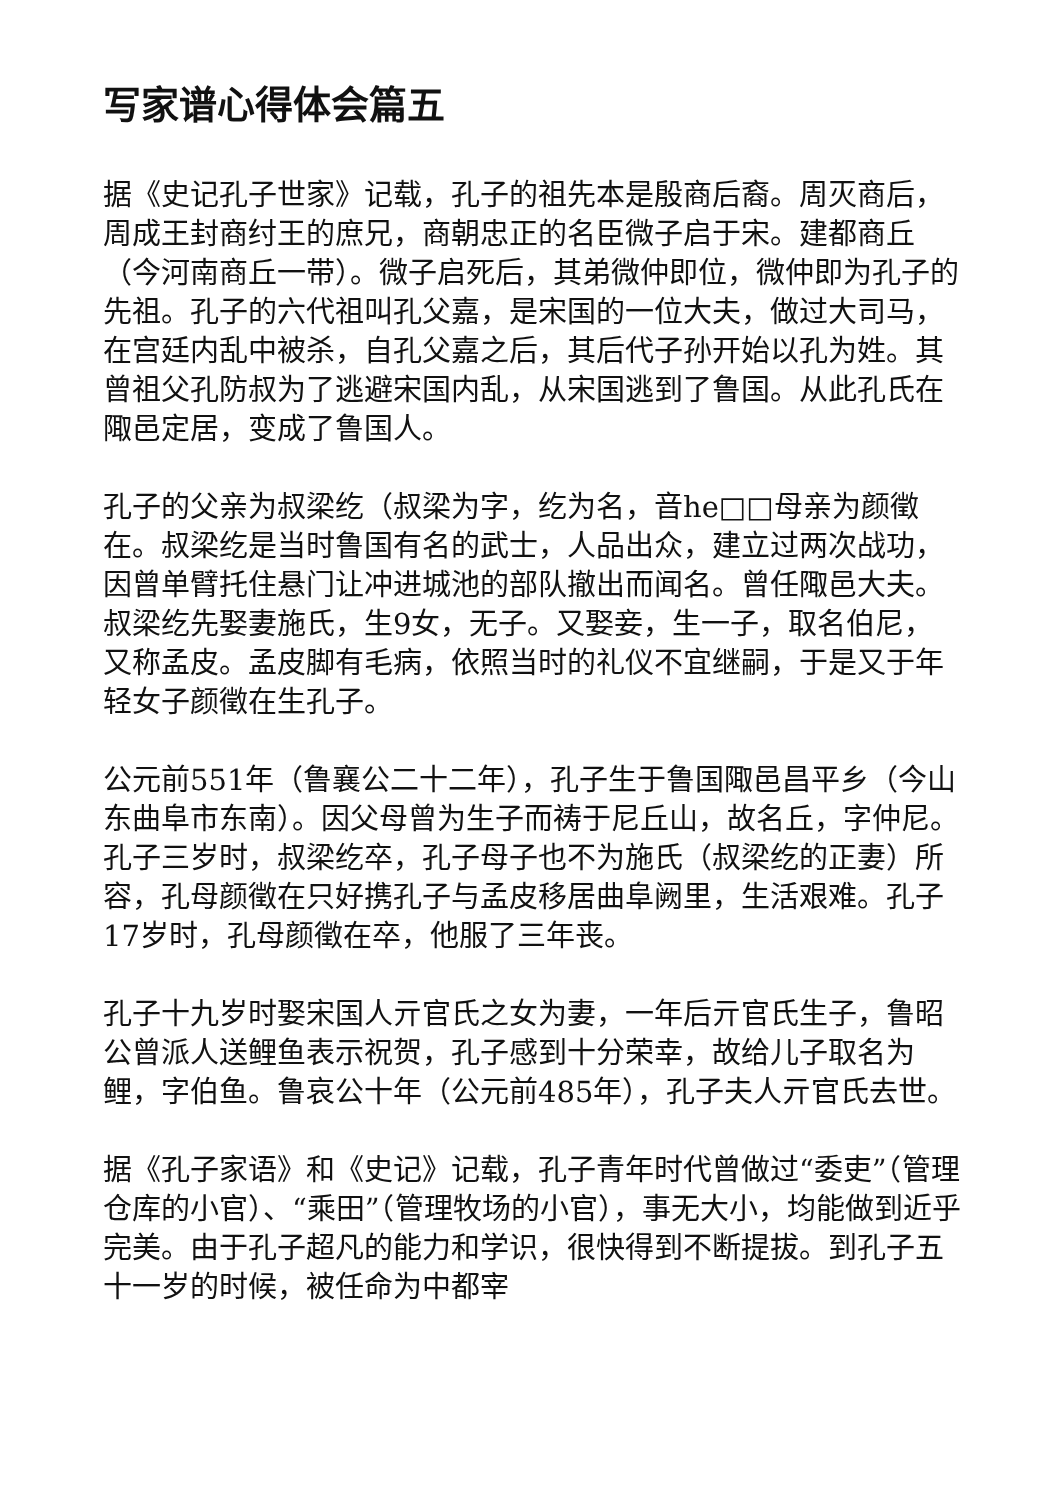写家谱心得体会篇五
据《史记孔子世家》记载，孔子的祖先本是殷商后裔。周灭商后，周成王封商纣王的庶兄，商朝忠正的名臣微子启于宋。建都商丘（今河南商丘一带）。微子启死后，其弟微仲即位，微仲即为孔子的先祖。孔子的六代祖叫孔父嘉，是宋国的一位大夫，做过大司马，在宫廷内乱中被杀，自孔父嘉之后，其后代子孙开始以孔为姓。其曾祖父孔防叔为了逃避宋国内乱，从宋国逃到了鲁国。从此孔氏在陬邑定居，变成了鲁国人。
孔子的父亲为叔梁纥（叔梁为字，纥为名，音he□□母亲为颜徵在。叔梁纥是当时鲁国有名的武士，人品出众，建立过两次战功，因曾单臂托住悬门让冲进城池的部队撤出而闻名。曾任陬邑大夫。叔梁纥先娶妻施氏，生9女，无子。又娶妾，生一子，取名伯尼，又称孟皮。孟皮脚有毛病，依照当时的礼仪不宜继嗣，于是又于年轻女子颜徵在生孔子。
公元前551年（鲁襄公二十二年），孔子生于鲁国陬邑昌平乡（今山东曲阜市东南）。因父母曾为生子而祷于尼丘山，故名丘，字仲尼。孔子三岁时，叔梁纥卒，孔子母子也不为施氏（叔梁纥的正妻）所容，孔母颜徵在只好携孔子与孟皮移居曲阜阙里，生活艰难。孔子17岁时，孔母颜徵在卒，他服了三年丧。
孔子十九岁时娶宋国人亓官氏之女为妻，一年后亓官氏生子，鲁昭公曾派人送鲤鱼表示祝贺，孔子感到十分荣幸，故给儿子取名为鲤，字伯鱼。鲁哀公十年（公元前485年），孔子夫人亓官氏去世。
据《孔子家语》和《史记》记载，孔子青年时代曾做过“委吏”（管理仓库的小官）、“乘田”（管理牧场的小官），事无大小，均能做到近乎完美。由于孔子超凡的能力和学识，很快得到不断提拔。到孔子五十一岁的时候，被任命为中都宰